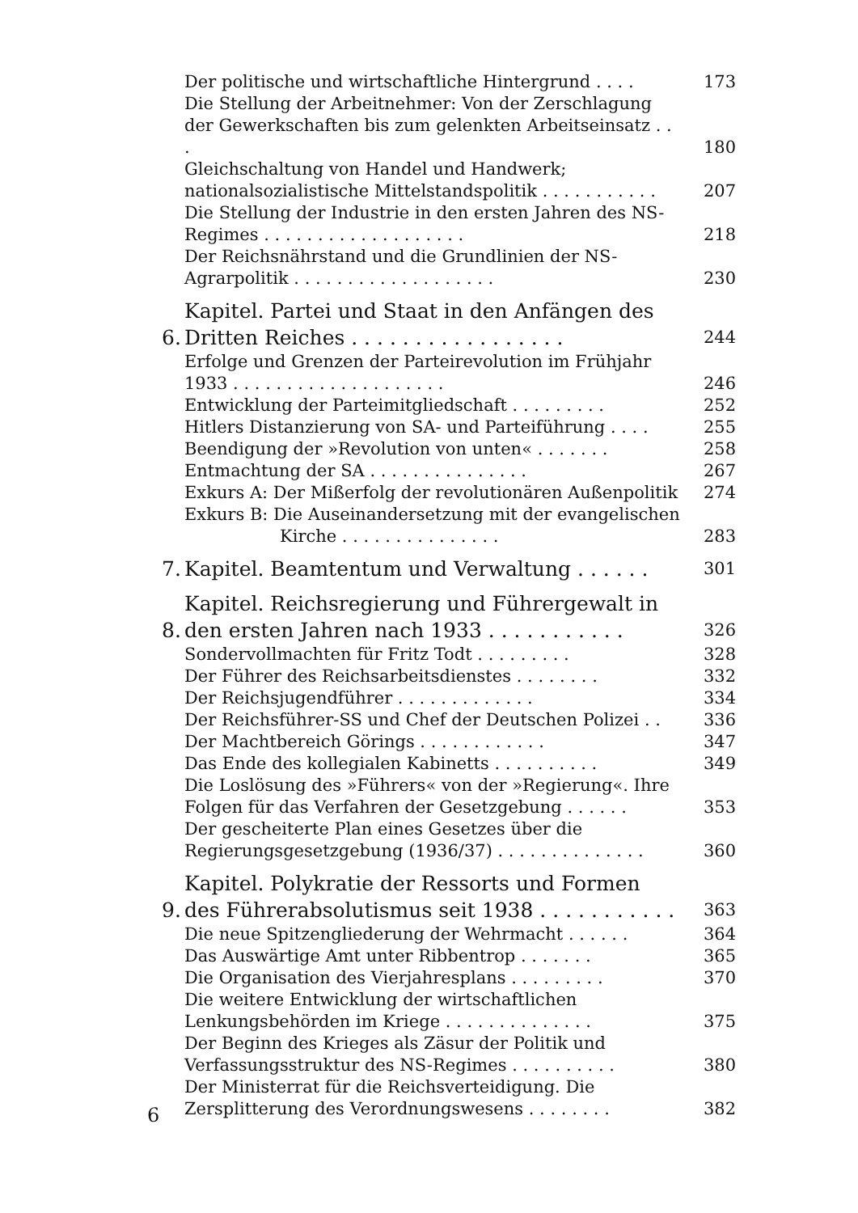Der politische und wirtschaftliche Hintergrund . . . . 173
Die Stellung der Arbeitnehmer: Von der Zerschlagung der Gewerkschaften bis zum gelenkten Arbeitseinsatz . . . 180
Gleichschaltung von Handel und Handwerk; nationalsozialistische Mittelstandspolitik . . . . . . . . . . . 207
Die Stellung der Industrie in den ersten Jahren des NS-Regimes . . . . . . . . . . . . . . . . . . . 218
Der Reichsnährstand und die Grundlinien der NS-Agrarpolitik . . . . . . . . . . . . . . . . . . . 230
6. Kapitel. Partei und Staat in den Anfängen des Dritten Reiches . . . . . . . . . . . . . . . . . 244
Erfolge und Grenzen der Parteirevolution im Frühjahr 1933 . . . . . . . . . . . . . . . . . . . . 246
Entwicklung der Parteimitgliedschaft . . . . . . . . . 252
Hitlers Distanzierung von SA- und Parteiführung . . . . 255
Beendigung der »Revolution von unten« . . . . . . . 258
Entmachtung der SA . . . . . . . . . . . . . . . 267
Exkurs A: Der Mißerfolg der revolutionären Außenpolitik 274
Exkurs B: Die Auseinandersetzung mit der evangelischen
Kirche . . . . . . . . . . . . . . . 283
7. Kapitel. Beamtentum und Verwaltung . . . . . . 301
8. Kapitel. Reichsregierung und Führergewalt in den ersten Jahren nach 1933 . . . . . . . . . . . 326
Sondervollmachten für Fritz Todt . . . . . . . . . 328
Der Führer des Reichsarbeitsdienstes . . . . . . . . 332
Der Reichsjugendführer . . . . . . . . . . . . . 334
Der Reichsführer-SS und Chef der Deutschen Polizei . . 336
Der Machtbereich Görings . . . . . . . . . . . . 347
Das Ende des kollegialen Kabinetts . . . . . . . . . . 349
Die Loslösung des »Führers« von der »Regierung«. Ihre Folgen für das Verfahren der Gesetzgebung . . . . . . 353
Der gescheiterte Plan eines Gesetzes über die Regierungsgesetzgebung (1936/37) . . . . . . . . . . . . . . 360
9. Kapitel. Polykratie der Ressorts und Formen des Führerabsolutismus seit 1938 . . . . . . . . . . . 363
Die neue Spitzengliederung der Wehrmacht . . . . . . 364
Das Auswärtige Amt unter Ribbentrop . . . . . . . 365
Die Organisation des Vierjahresplans . . . . . . . . . 370
Die weitere Entwicklung der wirtschaftlichen Lenkungsbehörden im Kriege . . . . . . . . . . . . . . 375
Der Beginn des Krieges als Zäsur der Politik und Verfassungsstruktur des NS-Regimes . . . . . . . . . . 380
Der Ministerrat für die Reichsverteidigung. Die Zersplitterung des Verordnungswesens . . . . . . . . 382
6